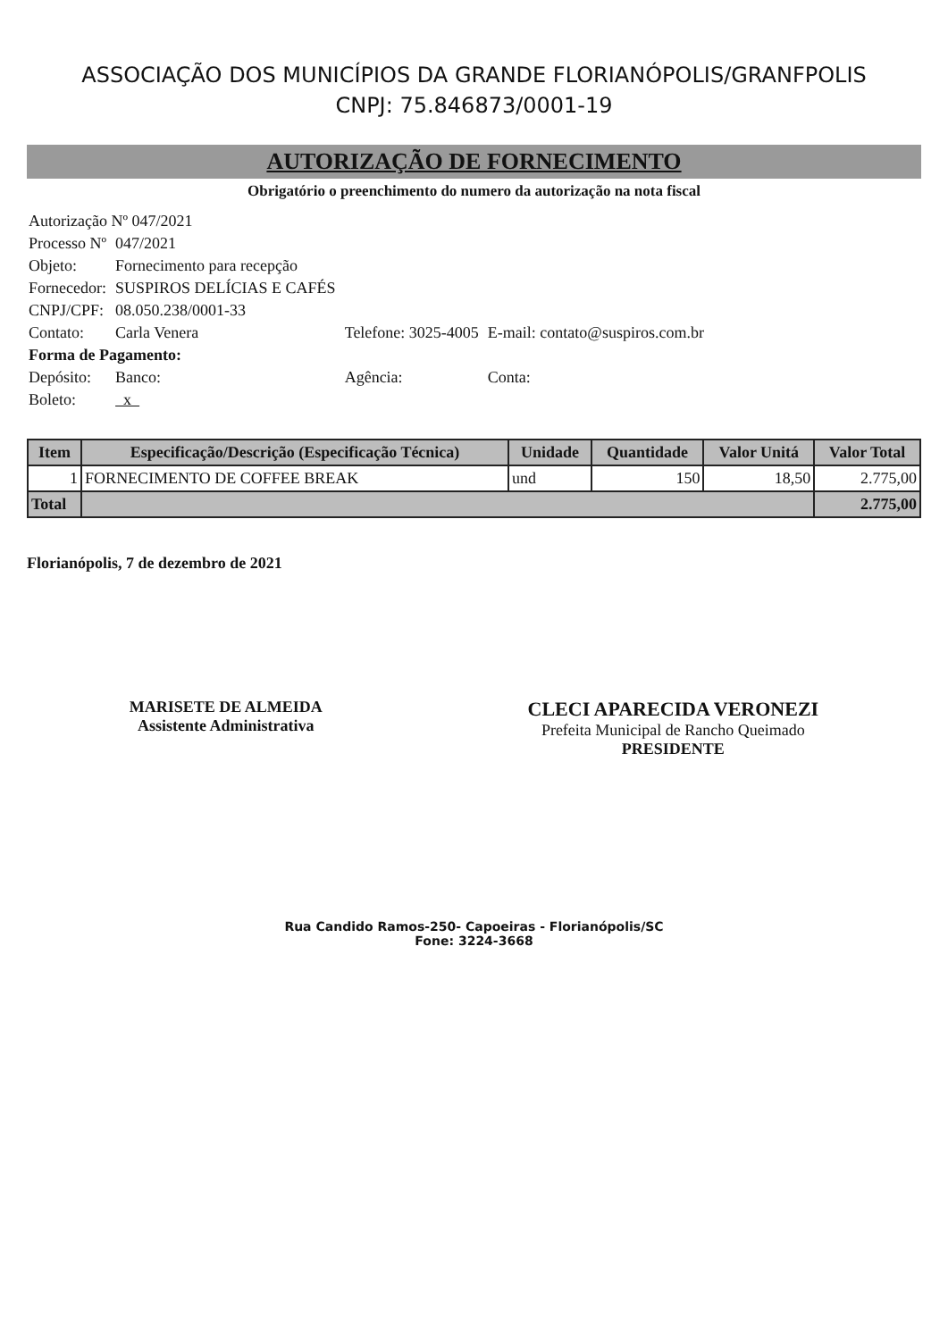ASSOCIAÇÃO DOS MUNICÍPIOS DA GRANDE FLORIANÓPOLIS/GRANFPOLIS
CNPJ: 75.846873/0001-19
AUTORIZAÇÃO DE FORNECIMENTO
Obrigatório o preenchimento do numero da autorização na nota fiscal
| Autorização Nº 047/2021 | | | |
| Processo Nº | 047/2021 | | |
| Objeto: | Fornecimento para recepção | | |
| Fornecedor: | SUSPIROS DELÍCIAS E CAFÉS | | |
| CNPJ/CPF: | 08.050.238/0001-33 | | |
| Contato: | Carla Venera | Telefone: 3025-4005 | E-mail: contato@suspiros.com.br |
| Forma de Pagamento: | | | |
| Depósito: | Banco: | Agência: | Conta: |
| Boleto: | x | | |
| Item | Especificação/Descrição (Especificação Técnica) | Unidade | Quantidade | Valor Unitá | Valor Total |
| --- | --- | --- | --- | --- | --- |
| 1 | FORNECIMENTO DE COFFEE BREAK | und | 150 | 18,50 | 2.775,00 |
| Total | | | | | 2.775,00 |
Florianópolis, 7 de dezembro de 2021
MARISETE DE ALMEIDA
Assistente Administrativa
CLECI APARECIDA VERONEZI
Prefeita Municipal de Rancho Queimado
PRESIDENTE
Rua Candido Ramos-250- Capoeiras - Florianópolis/SC
Fone: 3224-3668